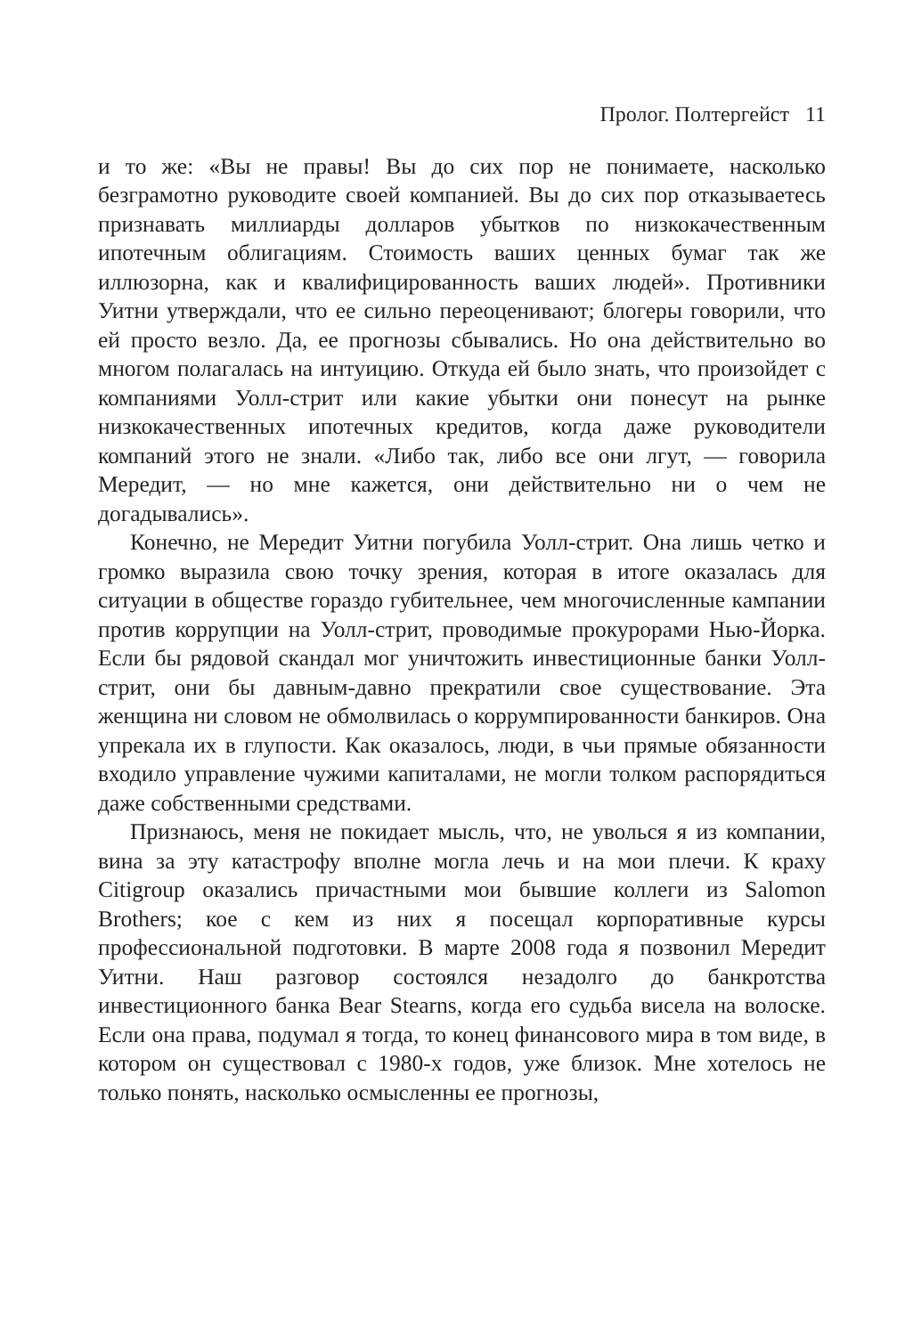Пролог. Полтергейст 11
и то же: «Вы не правы! Вы до сих пор не понимаете, насколько безграмотно руководите своей компанией. Вы до сих пор отказываетесь признавать миллиарды долларов убытков по низкокачественным ипотечным облигациям. Стоимость ваших ценных бумаг так же иллюзорна, как и квалифицированность ваших людей». Противники Уитни утверждали, что ее сильно переоценивают; блогеры говорили, что ей просто везло. Да, ее прогнозы сбывались. Но она действительно во многом полагалась на интуицию. Откуда ей было знать, что произойдет с компаниями Уолл-стрит или какие убытки они понесут на рынке низкокачественных ипотечных кредитов, когда даже руководители компаний этого не знали. «Либо так, либо все они лгут, — говорила Мередит, — но мне кажется, они действительно ни о чем не догадывались».
Конечно, не Мередит Уитни погубила Уолл-стрит. Она лишь четко и громко выразила свою точку зрения, которая в итоге оказалась для ситуации в обществе гораздо губительнее, чем многочисленные кампании против коррупции на Уолл-стрит, проводимые прокурорами Нью-Йорка. Если бы рядовой скандал мог уничтожить инвестиционные банки Уолл-стрит, они бы давным-давно прекратили свое существование. Эта женщина ни словом не обмолвилась о коррумпированности банкиров. Она упрекала их в глупости. Как оказалось, люди, в чьи прямые обязанности входило управление чужими капиталами, не могли толком распорядиться даже собственными средствами.
Признаюсь, меня не покидает мысль, что, не уволься я из компании, вина за эту катастрофу вполне могла лечь и на мои плечи. К краху Citigroup оказались причастными мои бывшие коллеги из Salomon Brothers; кое с кем из них я посещал корпоративные курсы профессиональной подготовки. В марте 2008 года я позвонил Мередит Уитни. Наш разговор состоялся незадолго до банкротства инвестиционного банка Bear Stearns, когда его судьба висела на волоске. Если она права, подумал я тогда, то конец финансового мира в том виде, в котором он существовал с 1980-х годов, уже близок. Мне хотелось не только понять, насколько осмысленны ее прогнозы,